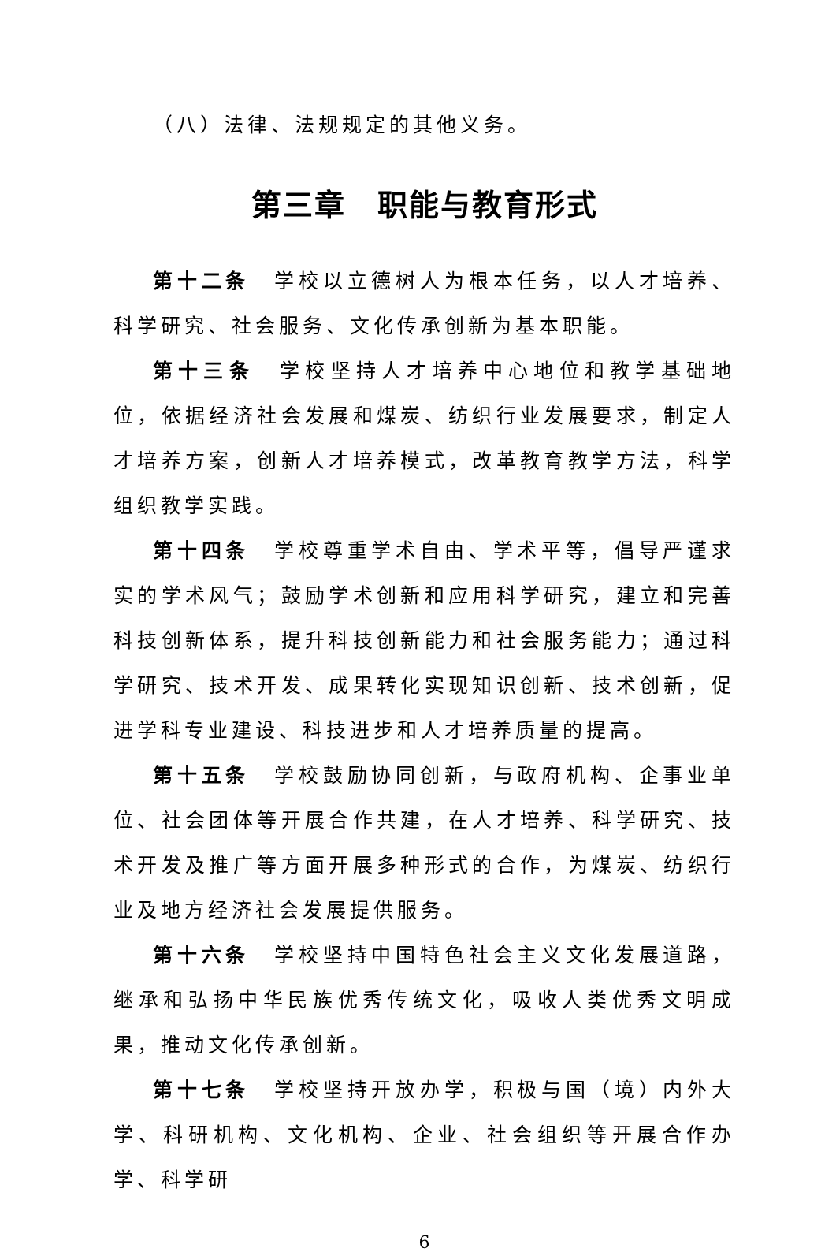（八）法律、法规规定的其他义务。
第三章　职能与教育形式
第十二条　学校以立德树人为根本任务，以人才培养、科学研究、社会服务、文化传承创新为基本职能。
第十三条　学校坚持人才培养中心地位和教学基础地位，依据经济社会发展和煤炭、纺织行业发展要求，制定人才培养方案，创新人才培养模式，改革教育教学方法，科学组织教学实践。
第十四条　学校尊重学术自由、学术平等，倡导严谨求实的学术风气；鼓励学术创新和应用科学研究，建立和完善科技创新体系，提升科技创新能力和社会服务能力；通过科学研究、技术开发、成果转化实现知识创新、技术创新，促进学科专业建设、科技进步和人才培养质量的提高。
第十五条　学校鼓励协同创新，与政府机构、企事业单位、社会团体等开展合作共建，在人才培养、科学研究、技术开发及推广等方面开展多种形式的合作，为煤炭、纺织行业及地方经济社会发展提供服务。
第十六条　学校坚持中国特色社会主义文化发展道路，继承和弘扬中华民族优秀传统文化，吸收人类优秀文明成果，推动文化传承创新。
第十七条　学校坚持开放办学，积极与国（境）内外大学、科研机构、文化机构、企业、社会组织等开展合作办学、科学研
6